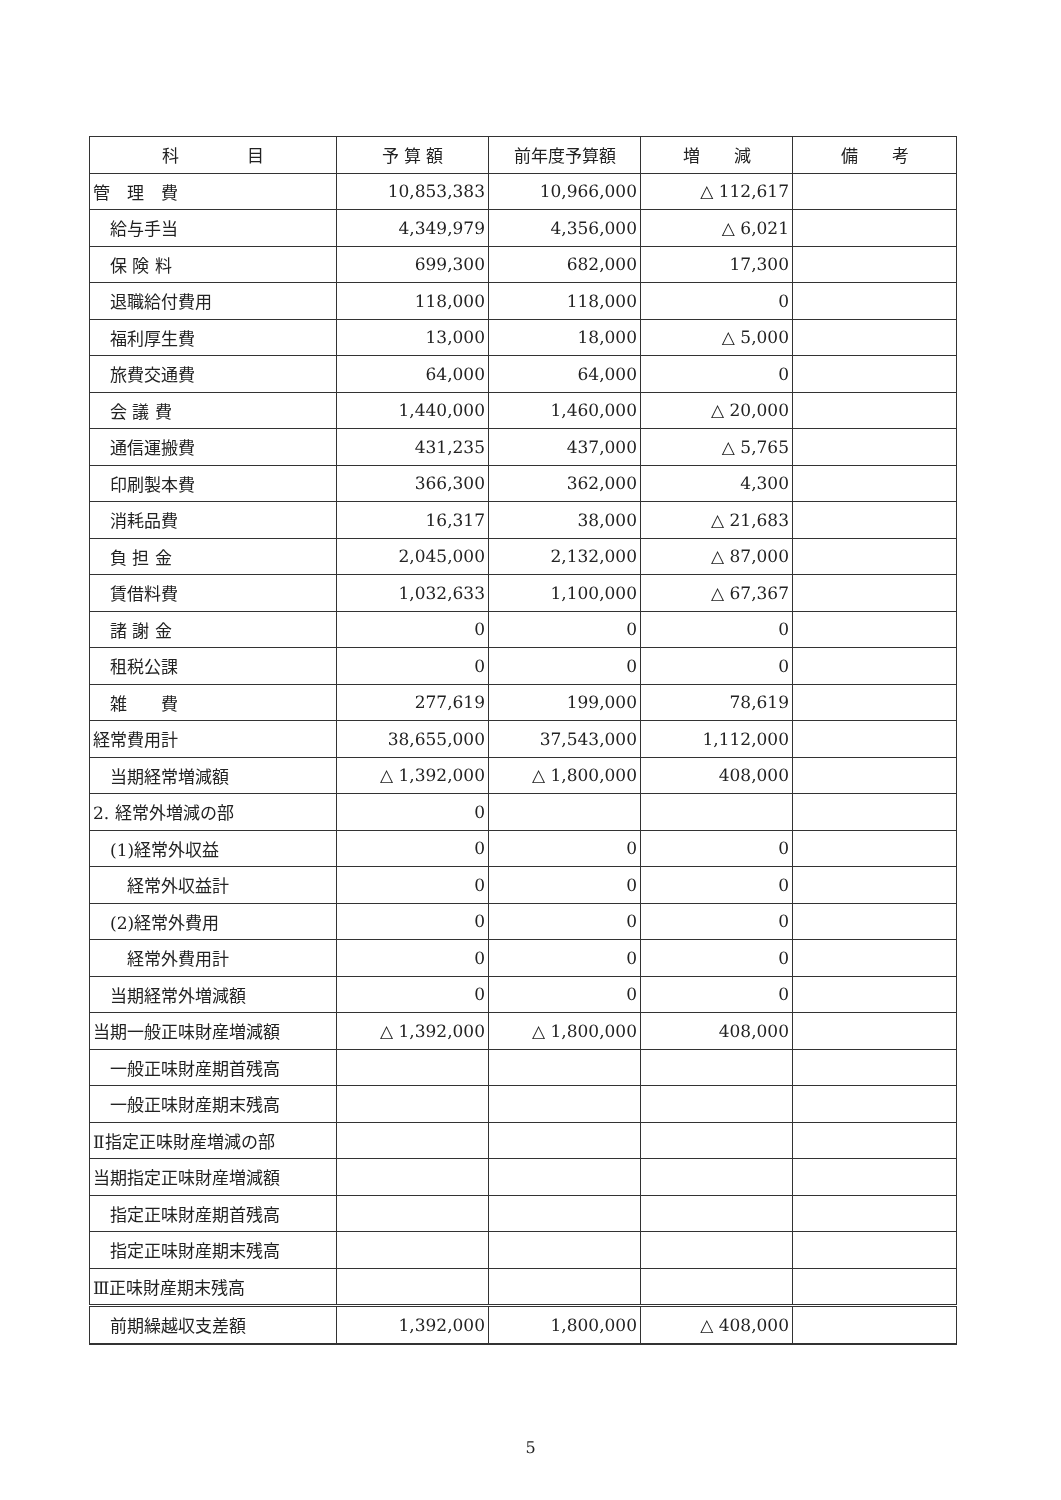| 科 目 | 予 算 額 | 前年度予算額 | 増 減 | 備 考 |
| --- | --- | --- | --- | --- |
| 管 理 費 | 10,853,383 | 10,966,000 | △ 112,617 | |
| 給与手当 | 4,349,979 | 4,356,000 | △ 6,021 | |
| 保 険 料 | 699,300 | 682,000 | 17,300 | |
| 退職給付費用 | 118,000 | 118,000 | 0 | |
| 福利厚生費 | 13,000 | 18,000 | △ 5,000 | |
| 旅費交通費 | 64,000 | 64,000 | 0 | |
| 会 議 費 | 1,440,000 | 1,460,000 | △ 20,000 | |
| 通信運搬費 | 431,235 | 437,000 | △ 5,765 | |
| 印刷製本費 | 366,300 | 362,000 | 4,300 | |
| 消耗品費 | 16,317 | 38,000 | △ 21,683 | |
| 負 担 金 | 2,045,000 | 2,132,000 | △ 87,000 | |
| 賃借料費 | 1,032,633 | 1,100,000 | △ 67,367 | |
| 諸 謝 金 | 0 | 0 | 0 | |
| 租税公課 | 0 | 0 | 0 | |
| 雑 費 | 277,619 | 199,000 | 78,619 | |
| 経常費用計 | 38,655,000 | 37,543,000 | 1,112,000 | |
| 当期経常増減額 | △ 1,392,000 | △ 1,800,000 | 408,000 | |
| 2. 経常外増減の部 | 0 | | | |
| (1)経常外収益 | 0 | 0 | 0 | |
| 経常外収益計 | 0 | 0 | 0 | |
| (2)経常外費用 | 0 | 0 | 0 | |
| 経常外費用計 | 0 | 0 | 0 | |
| 当期経常外増減額 | 0 | 0 | 0 | |
| 当期一般正味財産増減額 | △ 1,392,000 | △ 1,800,000 | 408,000 | |
| 一般正味財産期首残高 | | | | |
| 一般正味財産期末残高 | | | | |
| Ⅱ指定正味財産増減の部 | | | | |
| 当期指定正味財産増減額 | | | | |
| 指定正味財産期首残高 | | | | |
| 指定正味財産期末残高 | | | | |
| Ⅲ正味財産期末残高 | | | | |
| 前期繰越収支差額 | 1,392,000 | 1,800,000 | △ 408,000 | |
5